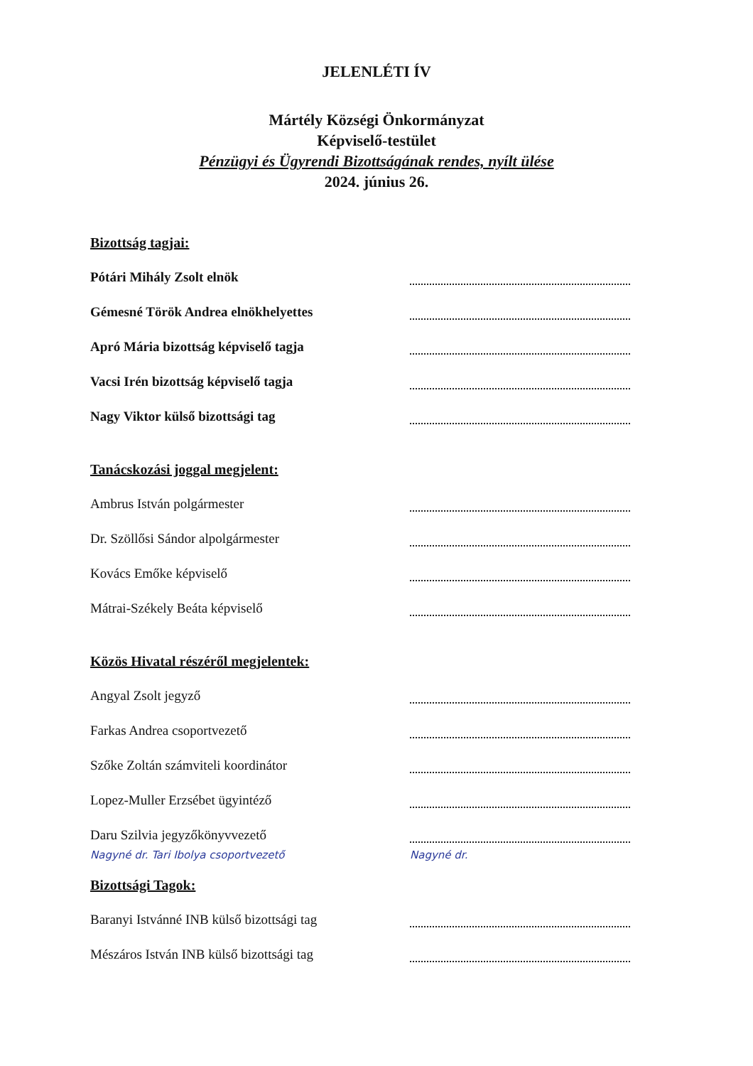JELENLÉTI ÍV
Mártély Községi Önkormányzat
Képviselő-testület
Pénzügyi és Ügyrendi Bizottságának rendes, nyílt ülése
2024. június 26.
Bizottság tagjai:
Pótári Mihály Zsolt elnök
Gémesné Török Andrea elnökhelyettes
Apró Mária bizottság képviselő tagja
Vacsi Irén bizottság képviselő tagja
Nagy Viktor külső bizottsági tag
Tanácskozási joggal megjelent:
Ambrus István polgármester
Dr. Szöllősi Sándor alpolgármester
Kovács Emőke képviselő
Mátrai-Székely Beáta képviselő
Közös Hivatal részéről megjelentek:
Angyal Zsolt jegyző
Farkas Andrea csoportvezető
Szőke Zoltán számviteli koordinátor
Lopez-Muller Erzsébet ügyintéző
Daru Szilvia jegyzőkönyvvezető
Nagyné dr. Tari Ibolya csoportvezető Nagyné dr.
Bizottsági Tagok:
Baranyi Istvánné INB külső bizottsági tag
Mészáros István INB külső bizottsági tag